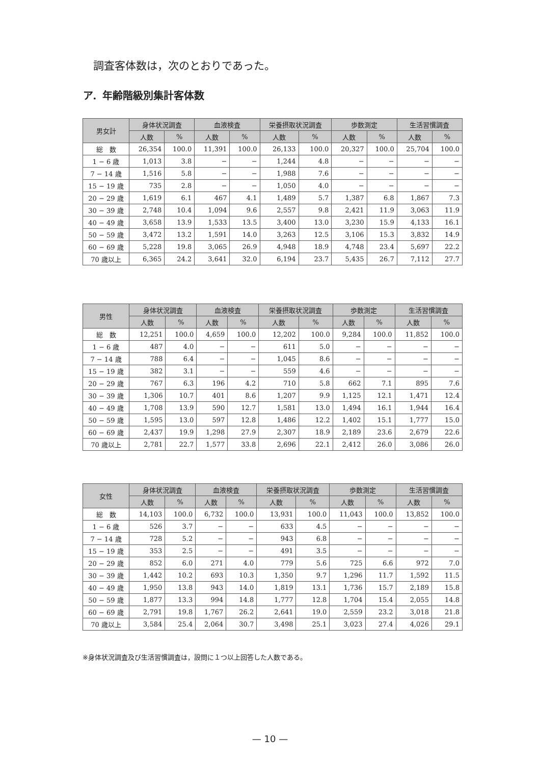調査客体数は，次のとおりであった。
ア．年齢階級別集計客体数
| 男女計 | 身体状況調査 | | 血液検査 | | 栄養摂取状況調査 | | 歩数測定 | | 生活習慣調査 | |
| --- | --- | --- | --- | --- | --- | --- | --- | --- | --- | --- |
| | 人数 | % | 人数 | % | 人数 | % | 人数 | % | 人数 | % |
| 総 数 | 26,354 | 100.0 | 11,391 | 100.0 | 26,133 | 100.0 | 20,327 | 100.0 | 25,704 | 100.0 |
| 1 − 6 歳 | 1,013 | 3.8 | − | − | 1,244 | 4.8 | − | − | − | − |
| 7 − 14 歳 | 1,516 | 5.8 | − | − | 1,988 | 7.6 | − | − | − | − |
| 15 − 19 歳 | 735 | 2.8 | − | − | 1,050 | 4.0 | − | − | − | − |
| 20 − 29 歳 | 1,619 | 6.1 | 467 | 4.1 | 1,489 | 5.7 | 1,387 | 6.8 | 1,867 | 7.3 |
| 30 − 39 歳 | 2,748 | 10.4 | 1,094 | 9.6 | 2,557 | 9.8 | 2,421 | 11.9 | 3,063 | 11.9 |
| 40 − 49 歳 | 3,658 | 13.9 | 1,533 | 13.5 | 3,400 | 13.0 | 3,230 | 15.9 | 4,133 | 16.1 |
| 50 − 59 歳 | 3,472 | 13.2 | 1,591 | 14.0 | 3,263 | 12.5 | 3,106 | 15.3 | 3,832 | 14.9 |
| 60 − 69 歳 | 5,228 | 19.8 | 3,065 | 26.9 | 4,948 | 18.9 | 4,748 | 23.4 | 5,697 | 22.2 |
| 70 歳以上 | 6,365 | 24.2 | 3,641 | 32.0 | 6,194 | 23.7 | 5,435 | 26.7 | 7,112 | 27.7 |
| 男性 | 身体状況調査 | | 血液検査 | | 栄養摂取状況調査 | | 歩数測定 | | 生活習慣調査 | |
| --- | --- | --- | --- | --- | --- | --- | --- | --- | --- | --- |
| | 人数 | % | 人数 | % | 人数 | % | 人数 | % | 人数 | % |
| 総 数 | 12,251 | 100.0 | 4,659 | 100.0 | 12,202 | 100.0 | 9,284 | 100.0 | 11,852 | 100.0 |
| 1 − 6 歳 | 487 | 4.0 | − | − | 611 | 5.0 | − | − | − | − |
| 7 − 14 歳 | 788 | 6.4 | − | − | 1,045 | 8.6 | − | − | − | − |
| 15 − 19 歳 | 382 | 3.1 | − | − | 559 | 4.6 | − | − | − | − |
| 20 − 29 歳 | 767 | 6.3 | 196 | 4.2 | 710 | 5.8 | 662 | 7.1 | 895 | 7.6 |
| 30 − 39 歳 | 1,306 | 10.7 | 401 | 8.6 | 1,207 | 9.9 | 1,125 | 12.1 | 1,471 | 12.4 |
| 40 − 49 歳 | 1,708 | 13.9 | 590 | 12.7 | 1,581 | 13.0 | 1,494 | 16.1 | 1,944 | 16.4 |
| 50 − 59 歳 | 1,595 | 13.0 | 597 | 12.8 | 1,486 | 12.2 | 1,402 | 15.1 | 1,777 | 15.0 |
| 60 − 69 歳 | 2,437 | 19.9 | 1,298 | 27.9 | 2,307 | 18.9 | 2,189 | 23.6 | 2,679 | 22.6 |
| 70 歳以上 | 2,781 | 22.7 | 1,577 | 33.8 | 2,696 | 22.1 | 2,412 | 26.0 | 3,086 | 26.0 |
| 女性 | 身体状況調査 | | 血液検査 | | 栄養摂取状況調査 | | 歩数測定 | | 生活習慣調査 | |
| --- | --- | --- | --- | --- | --- | --- | --- | --- | --- | --- |
| | 人数 | % | 人数 | % | 人数 | % | 人数 | % | 人数 | % |
| 総 数 | 14,103 | 100.0 | 6,732 | 100.0 | 13,931 | 100.0 | 11,043 | 100.0 | 13,852 | 100.0 |
| 1 − 6 歳 | 526 | 3.7 | − | − | 633 | 4.5 | − | − | − | − |
| 7 − 14 歳 | 728 | 5.2 | − | − | 943 | 6.8 | − | − | − | − |
| 15 − 19 歳 | 353 | 2.5 | − | − | 491 | 3.5 | − | − | − | − |
| 20 − 29 歳 | 852 | 6.0 | 271 | 4.0 | 779 | 5.6 | 725 | 6.6 | 972 | 7.0 |
| 30 − 39 歳 | 1,442 | 10.2 | 693 | 10.3 | 1,350 | 9.7 | 1,296 | 11.7 | 1,592 | 11.5 |
| 40 − 49 歳 | 1,950 | 13.8 | 943 | 14.0 | 1,819 | 13.1 | 1,736 | 15.7 | 2,189 | 15.8 |
| 50 − 59 歳 | 1,877 | 13.3 | 994 | 14.8 | 1,777 | 12.8 | 1,704 | 15.4 | 2,055 | 14.8 |
| 60 − 69 歳 | 2,791 | 19.8 | 1,767 | 26.2 | 2,641 | 19.0 | 2,559 | 23.2 | 3,018 | 21.8 |
| 70 歳以上 | 3,584 | 25.4 | 2,064 | 30.7 | 3,498 | 25.1 | 3,023 | 27.4 | 4,026 | 29.1 |
※身体状況調査及び生活習慣調査は，設問に１つ以上回答した人数である。
— 10 —